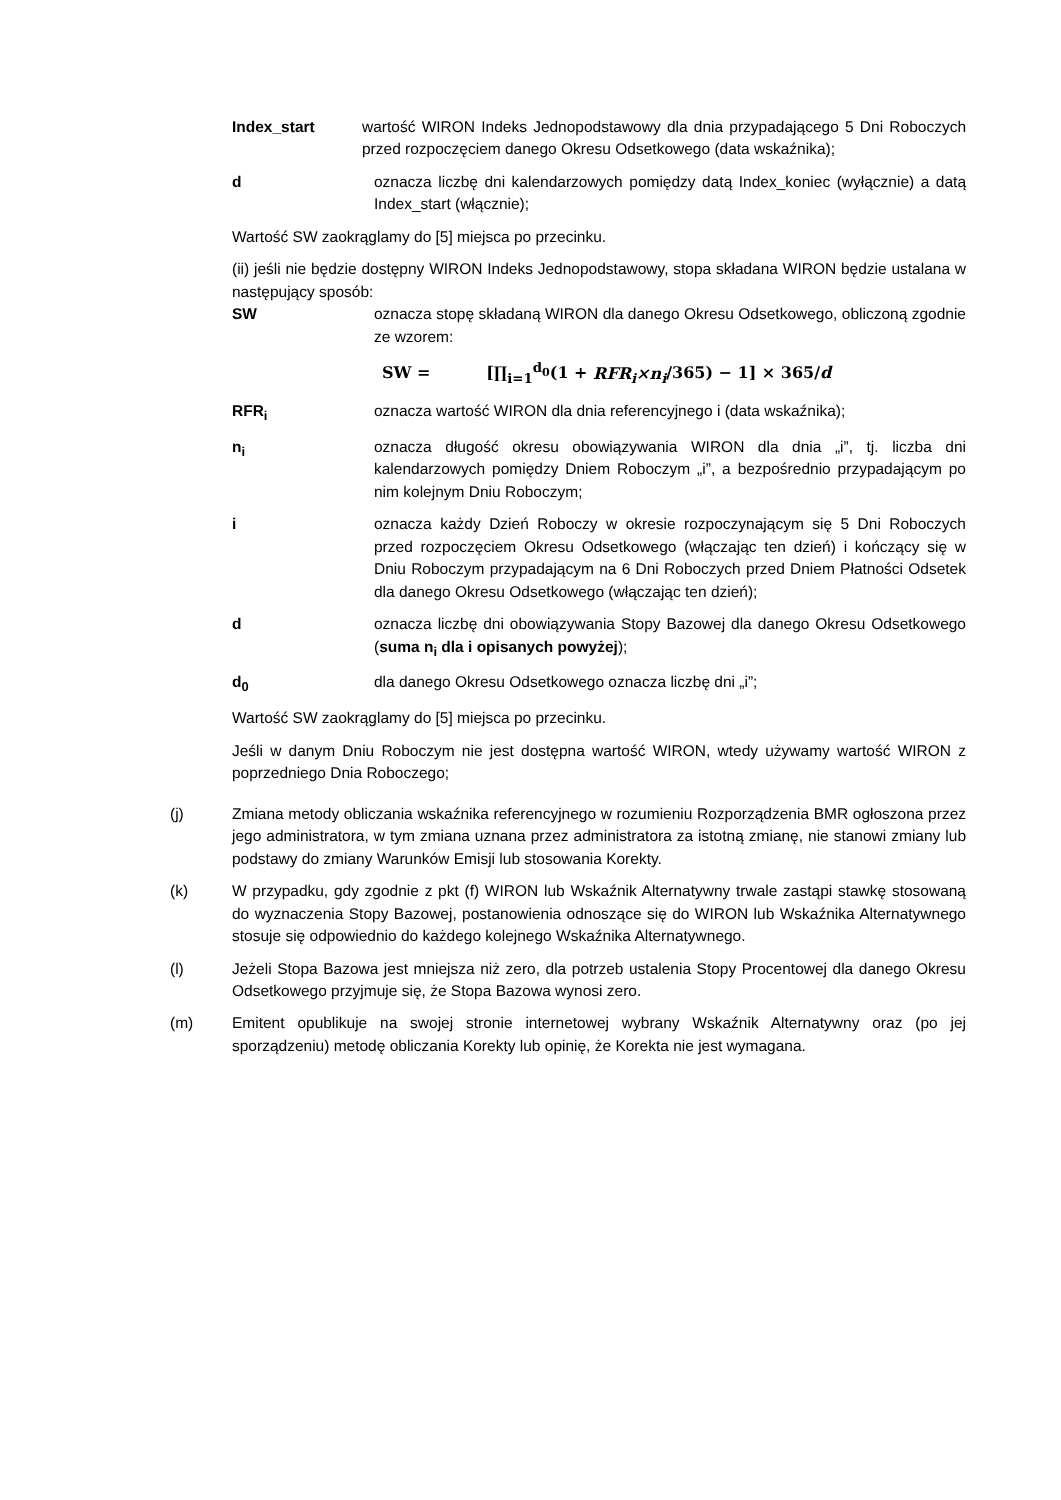Index_start wartość WIRON Indeks Jednopodstawowy dla dnia przypadającego 5 Dni Roboczych przed rozpoczęciem danego Okresu Odsetkowego (data wskaźnika);
d oznacza liczbę dni kalendarzowych pomiędzy datą Index_koniec (wyłącznie) a datą Index_start (włącznie);
Wartość SW zaokrąglamy do [5] miejsca po przecinku.
(ii) jeśli nie będzie dostępny WIRON Indeks Jednopodstawowy, stopa składana WIRON będzie ustalana w następujący sposób:
SW oznacza stopę składaną WIRON dla danego Okresu Odsetkowego, obliczoną zgodnie ze wzorem:
SW = [∏<sub>i=1</sub><sup>d<sub>0</sub></sup>(1 + RFR<sub>i</sub>×n<sub>i</sub>/365) − 1] × 365/d
RFR<sub>i</sub> oznacza wartość WIRON dla dnia referencyjnego i (data wskaźnika);
n<sub>i</sub> oznacza długość okresu obowiązywania WIRON dla dnia „i”, tj. liczba dni kalendarzowych pomiędzy Dniem Roboczym „i”, a bezpośrednio przypadającym po nim kolejnym Dniu Roboczym;
i oznacza każdy Dzień Roboczy w okresie rozpoczynającym się 5 Dni Roboczych przed rozpoczęciem Okresu Odsetkowego (włączając ten dzień) i kończący się w Dniu Roboczym przypadającym na 6 Dni Roboczych przed Dniem Płatności Odsetek dla danego Okresu Odsetkowego (włączając ten dzień);
d oznacza liczbę dni obowiązywania Stopy Bazowej dla danego Okresu Odsetkowego (suma n<sub>i</sub> dla i opisanych powyżej);
d<sub>0</sub> dla danego Okresu Odsetkowego oznacza liczbę dni „i”;
Wartość SW zaokrąglamy do [5] miejsca po przecinku.
Jeśli w danym Dniu Roboczym nie jest dostępna wartość WIRON, wtedy używamy wartość WIRON z poprzedniego Dnia Roboczego;
(j) Zmiana metody obliczania wskaźnika referencyjnego w rozumieniu Rozporządzenia BMR ogłoszona przez jego administratora, w tym zmiana uznana przez administratora za istotną zmianę, nie stanowi zmiany lub podstawy do zmiany Warunków Emisji lub stosowania Korekty.
(k) W przypadku, gdy zgodnie z pkt (f) WIRON lub Wskaźnik Alternatywny trwale zastąpi stawkę stosowaną do wyznaczenia Stopy Bazowej, postanowienia odnoszące się do WIRON lub Wskaźnika Alternatywnego stosuje się odpowiednio do każdego kolejnego Wskaźnika Alternatywnego.
(l) Jeżeli Stopa Bazowa jest mniejsza niż zero, dla potrzeb ustalenia Stopy Procentowej dla danego Okresu Odsetkowego przyjmuje się, że Stopa Bazowa wynosi zero.
(m) Emitent opublikuje na swojej stronie internetowej wybrany Wskaźnik Alternatywny oraz (po jej sporządzeniu) metodę obliczania Korekty lub opinię, że Korekta nie jest wymagana.